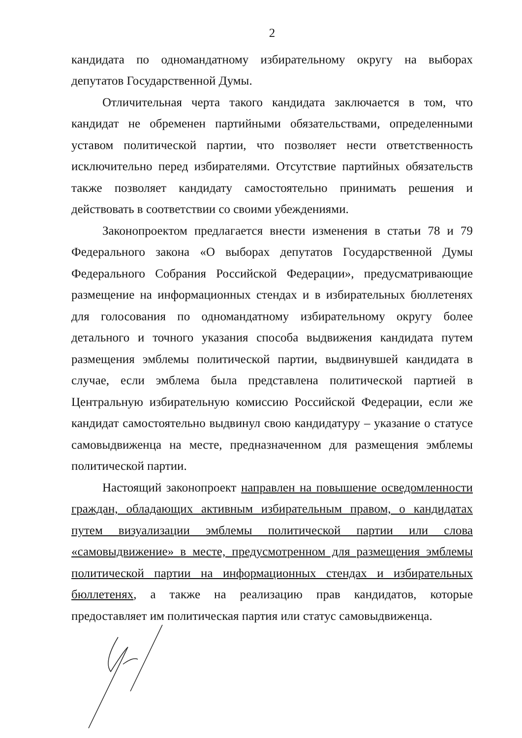2
кандидата по одномандатному избирательному округу на выборах депутатов Государственной Думы.
Отличительная черта такого кандидата заключается в том, что кандидат не обременен партийными обязательствами, определенными уставом политической партии, что позволяет нести ответственность исключительно перед избирателями. Отсутствие партийных обязательств также позволяет кандидату самостоятельно принимать решения и действовать в соответствии со своими убеждениями.
Законопроектом предлагается внести изменения в статьи 78 и 79 Федерального закона «О выборах депутатов Государственной Думы Федерального Собрания Российской Федерации», предусматривающие размещение на информационных стендах и в избирательных бюллетенях для голосования по одномандатному избирательному округу более детального и точного указания способа выдвижения кандидата путем размещения эмблемы политической партии, выдвинувшей кандидата в случае, если эмблема была представлена политической партией в Центральную избирательную комиссию Российской Федерации, если же кандидат самостоятельно выдвинул свою кандидатуру – указание о статусе самовыдвиженца на месте, предназначенном для размещения эмблемы политической партии.
Настоящий законопроект направлен на повышение осведомленности граждан, обладающих активным избирательным правом, о кандидатах путем визуализации эмблемы политической партии или слова «самовыдвижение» в месте, предусмотренном для размещения эмблемы политической партии на информационных стендах и избирательных бюллетенях, а также на реализацию прав кандидатов, которые предоставляет им политическая партия или статус самовыдвиженца.